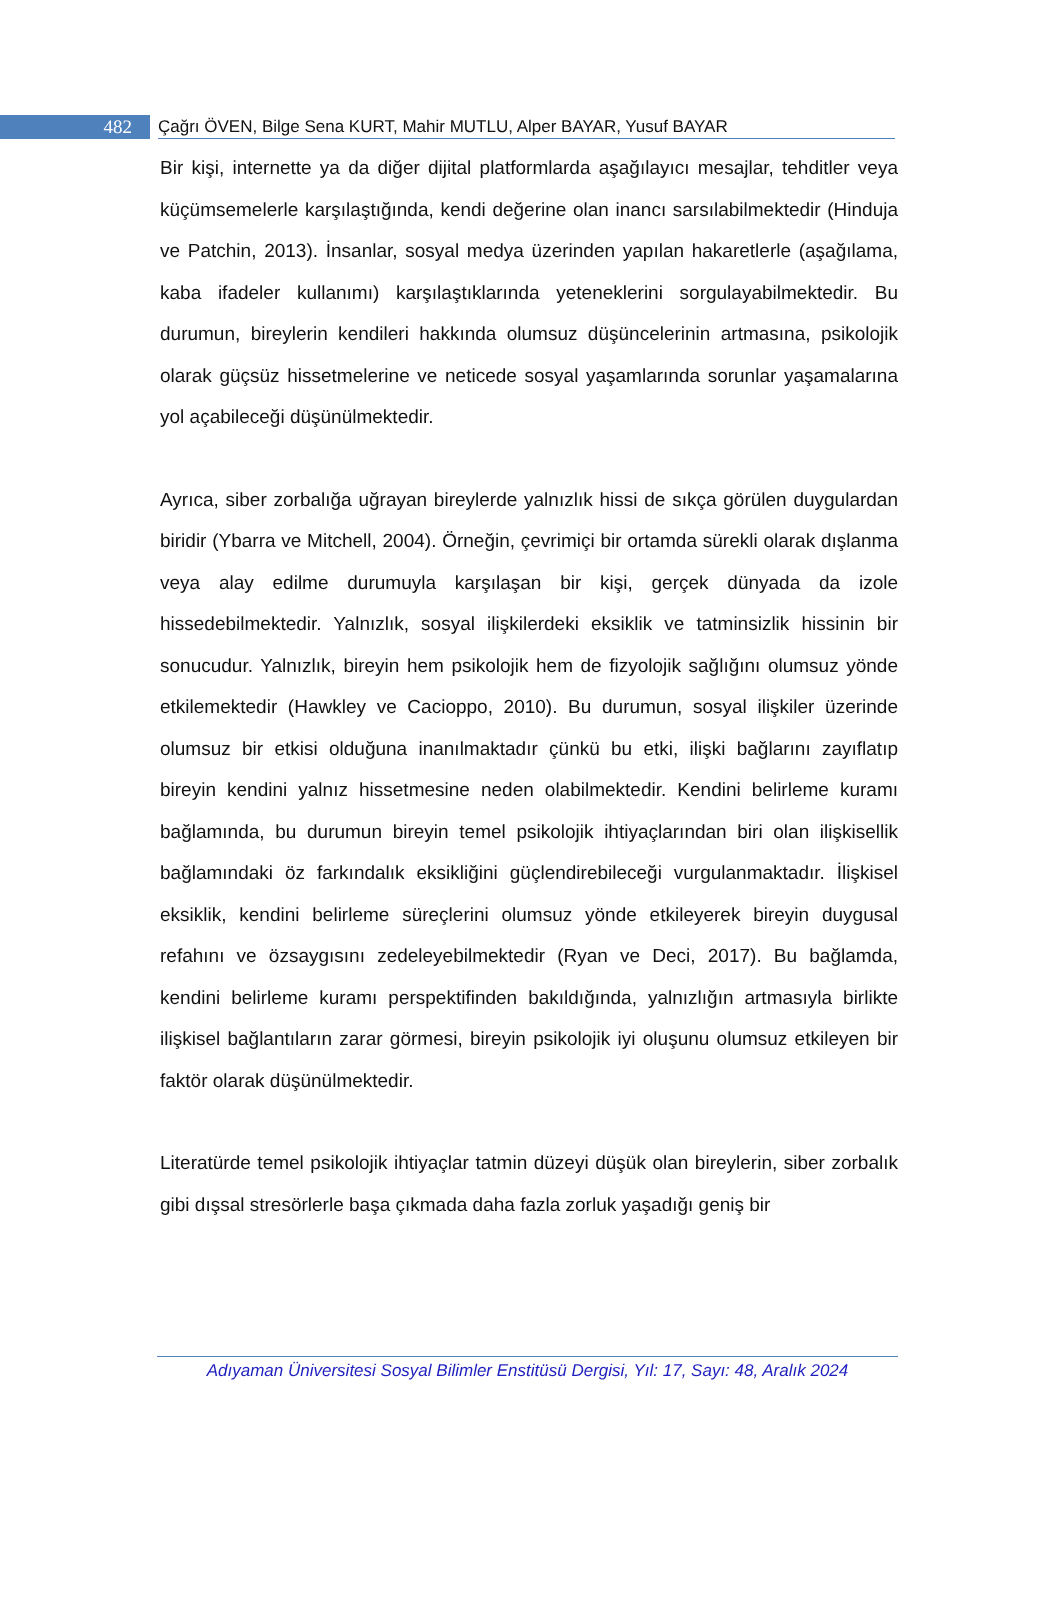482
Çağrı ÖVEN, Bilge Sena KURT, Mahir MUTLU, Alper BAYAR, Yusuf BAYAR
Bir kişi, internette ya da diğer dijital platformlarda aşağılayıcı mesajlar, tehditler veya küçümsemelerle karşılaştığında, kendi değerine olan inancı sarsılabilmektedir (Hinduja ve Patchin, 2013). İnsanlar, sosyal medya üzerinden yapılan hakaretlerle (aşağılama, kaba ifadeler kullanımı) karşılaştıklarında yeteneklerini sorgulayabilmektedir. Bu durumun, bireylerin kendileri hakkında olumsuz düşüncelerinin artmasına, psikolojik olarak güçsüz hissetmelerine ve neticede sosyal yaşamlarında sorunlar yaşamalarına yol açabileceği düşünülmektedir.
Ayrıca, siber zorbalığa uğrayan bireylerde yalnızlık hissi de sıkça görülen duygulardan biridir (Ybarra ve Mitchell, 2004). Örneğin, çevrimiçi bir ortamda sürekli olarak dışlanma veya alay edilme durumuyla karşılaşan bir kişi, gerçek dünyada da izole hissedebilmektedir. Yalnızlık, sosyal ilişkilerdeki eksiklik ve tatminsizlik hissinin bir sonucudur. Yalnızlık, bireyin hem psikolojik hem de fizyolojik sağlığını olumsuz yönde etkilemektedir (Hawkley ve Cacioppo, 2010). Bu durumun, sosyal ilişkiler üzerinde olumsuz bir etkisi olduğuna inanılmaktadır çünkü bu etki, ilişki bağlarını zayıflatıp bireyin kendini yalnız hissetmesine neden olabilmektedir. Kendini belirleme kuramı bağlamında, bu durumun bireyin temel psikolojik ihtiyaçlarından biri olan ilişkisellik bağlamındaki öz farkındalık eksikliğini güçlendirebileceği vurgulanmaktadır. İlişkisel eksiklik, kendini belirleme süreçlerini olumsuz yönde etkileyerek bireyin duygusal refahını ve özsaygısını zedeleyebilmektedir (Ryan ve Deci, 2017). Bu bağlamda, kendini belirleme kuramı perspektifinden bakıldığında, yalnızlığın artmasıyla birlikte ilişkisel bağlantıların zarar görmesi, bireyin psikolojik iyi oluşunu olumsuz etkileyen bir faktör olarak düşünülmektedir.
Literatürde temel psikolojik ihtiyaçlar tatmin düzeyi düşük olan bireylerin, siber zorbalık gibi dışsal stresörlerle başa çıkmada daha fazla zorluk yaşadığı geniş bir
Adıyaman Üniversitesi Sosyal Bilimler Enstitüsü Dergisi, Yıl: 17, Sayı: 48, Aralık 2024